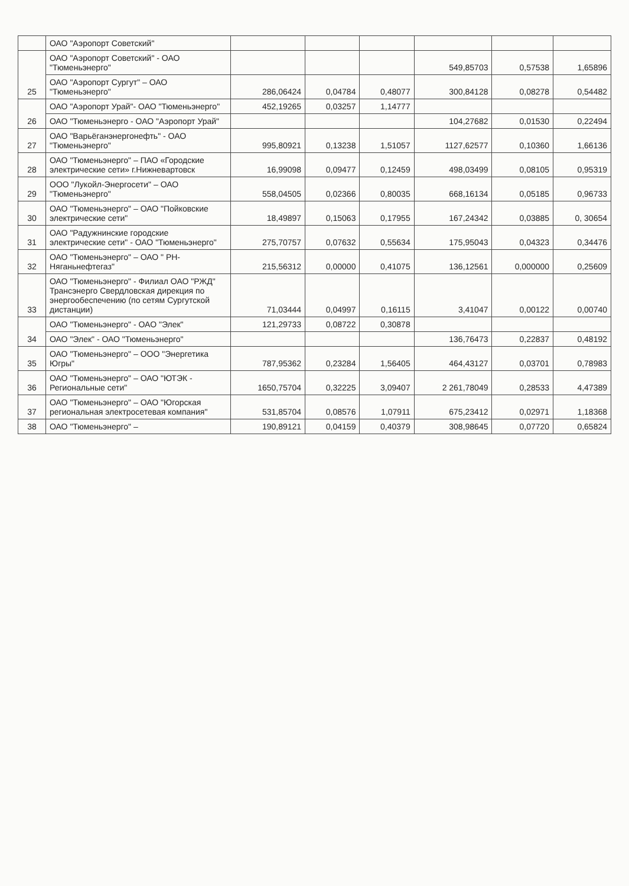| | ОАО "Аэропорт Советский" | | | | | | |
| 25 | ОАО "Аэропорт Советский" - ОАО "Тюменьэнерго" | | | | 549,85703 | 0,57538 | 1,65896 |
| | ОАО "Аэропорт Сургут" – ОАО "Тюменьэнерго" | 286,06424 | 0,04784 | 0,48077 | 300,84128 | 0,08278 | 0,54482 |
| 26 | ОАО "Аэропорт Урай"- ОАО "Тюменьэнерго" | 452,19265 | 0,03257 | 1,14777 | | | |
| | ОАО "Тюменьэнерго - ОАО "Аэропорт Урай" | | | | 104,27682 | 0,01530 | 0,22494 |
| 27 | ОАО "Варьёганэнергонефть" - ОАО "Тюменьэнерго" | 995,80921 | 0,13238 | 1,51057 | 1127,62577 | 0,10360 | 1,66136 |
| 28 | ОАО "Тюменьэнерго" – ПАО «Городские электрические сети» г.Нижневартовск | 16,99098 | 0,09477 | 0,12459 | 498,03499 | 0,08105 | 0,95319 |
| 29 | ООО "Лукойл-Энергосети" – ОАО "Тюменьэнерго" | 558,04505 | 0,02366 | 0,80035 | 668,16134 | 0,05185 | 0,96733 |
| 30 | ОАО "Тюменьэнерго" – ОАО "Пойковские электрические сети" | 18,49897 | 0,15063 | 0,17955 | 167,24342 | 0,03885 | 0, 30654 |
| 31 | ОАО "Радужнинские городские электрические сети" - ОАО "Тюменьэнерго" | 275,70757 | 0,07632 | 0,55634 | 175,95043 | 0,04323 | 0,34476 |
| 32 | ОАО "Тюменьэнерго" – ОАО " РН-Няганьнефтегаз" | 215,56312 | 0,00000 | 0,41075 | 136,12561 | 0,000000 | 0,25609 |
| 33 | ОАО "Тюменьэнерго" - Филиал ОАО "РЖД" Трансэнерго Свердловская дирекция по энергообеспечению (по сетям Сургутской дистанции) | 71,03444 | 0,04997 | 0,16115 | 3,41047 | 0,00122 | 0,00740 |
| 34 | ОАО "Тюменьэнерго" - ОАО "Элек" | 121,29733 | 0,08722 | 0,30878 | | | |
| | ОАО "Элек" - ОАО "Тюменьэнерго" | | | | 136,76473 | 0,22837 | 0,48192 |
| 35 | ОАО "Тюменьэнерго" – ООО "Энергетика Югры" | 787,95362 | 0,23284 | 1,56405 | 464,43127 | 0,03701 | 0,78983 |
| 36 | ОАО "Тюменьэнерго" – ОАО "ЮТЭК - Региональные сети" | 1650,75704 | 0,32225 | 3,09407 | 2 261,78049 | 0,28533 | 4,47389 |
| 37 | ОАО "Тюменьэнерго" – ОАО "Югорская региональная электросетевая компания" | 531,85704 | 0,08576 | 1,07911 | 675,23412 | 0,02971 | 1,18368 |
| 38 | ОАО "Тюменьэнерго" – | 190,89121 | 0,04159 | 0,40379 | 308,98645 | 0,07720 | 0,65824 |